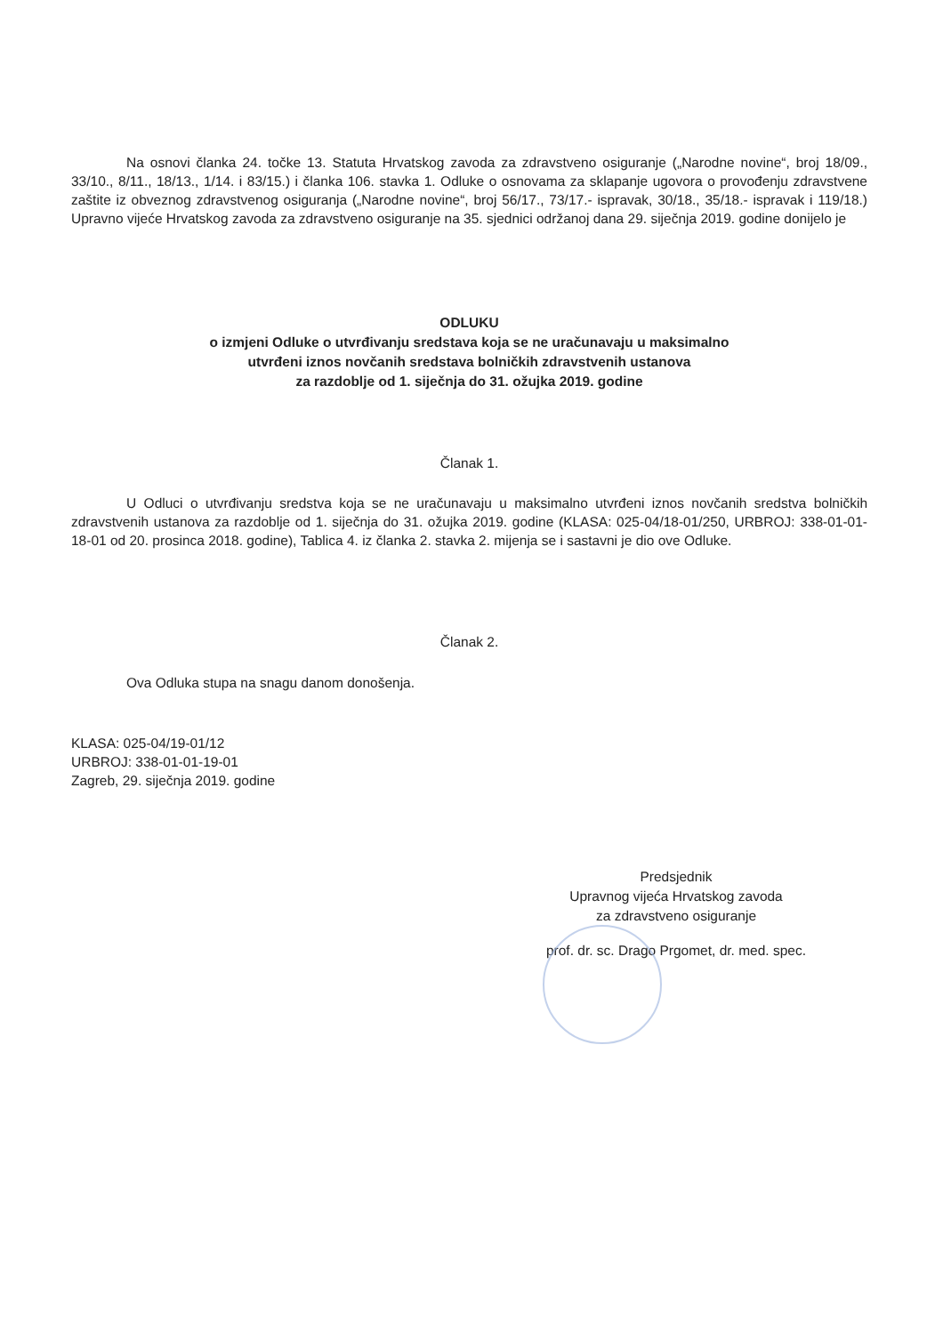Na osnovi članka 24. točke 13. Statuta Hrvatskog zavoda za zdravstveno osiguranje („Narodne novine“, broj 18/09., 33/10., 8/11., 18/13., 1/14. i 83/15.) i članka 106. stavka 1. Odluke o osnovama za sklapanje ugovora o provođenju zdravstvene zaštite iz obveznog zdravstvenog osiguranja („Narodne novine“, broj 56/17., 73/17.- ispravak, 30/18., 35/18.- ispravak i 119/18.) Upravno vijeće Hrvatskog zavoda za zdravstveno osiguranje na 35. sjednici održanoj dana 29. siječnja 2019. godine donijelo je
ODLUKU
o izmjeni Odluke o utvrđivanju sredstava koja se ne uračunavaju u maksimalno
utvrđeni iznos novčanih sredstava bolničkih zdravstvenih ustanova
za razdoblje od 1. siječnja do 31. ožujka 2019. godine
Članak 1.
U Odluci o utvrđivanju sredstva koja se ne uračunavaju u maksimalno utvrđeni iznos novčanih sredstva bolničkih zdravstvenih ustanova za razdoblje od 1. siječnja do 31. ožujka 2019. godine (KLASA: 025-04/18-01/250, URBROJ: 338-01-01-18-01 od 20. prosinca 2018. godine), Tablica 4. iz članka 2. stavka 2. mijenja se i sastavni je dio ove Odluke.
Članak 2.
Ova Odluka stupa na snagu danom donošenja.
KLASA: 025-04/19-01/12
URBROJ: 338-01-01-19-01
Zagreb, 29. siječnja 2019. godine
Predsjednik
Upravnog vijeća Hrvatskog zavoda
za zdravstveno osiguranje
prof. dr. sc. Drago Prgomet, dr. med. spec.